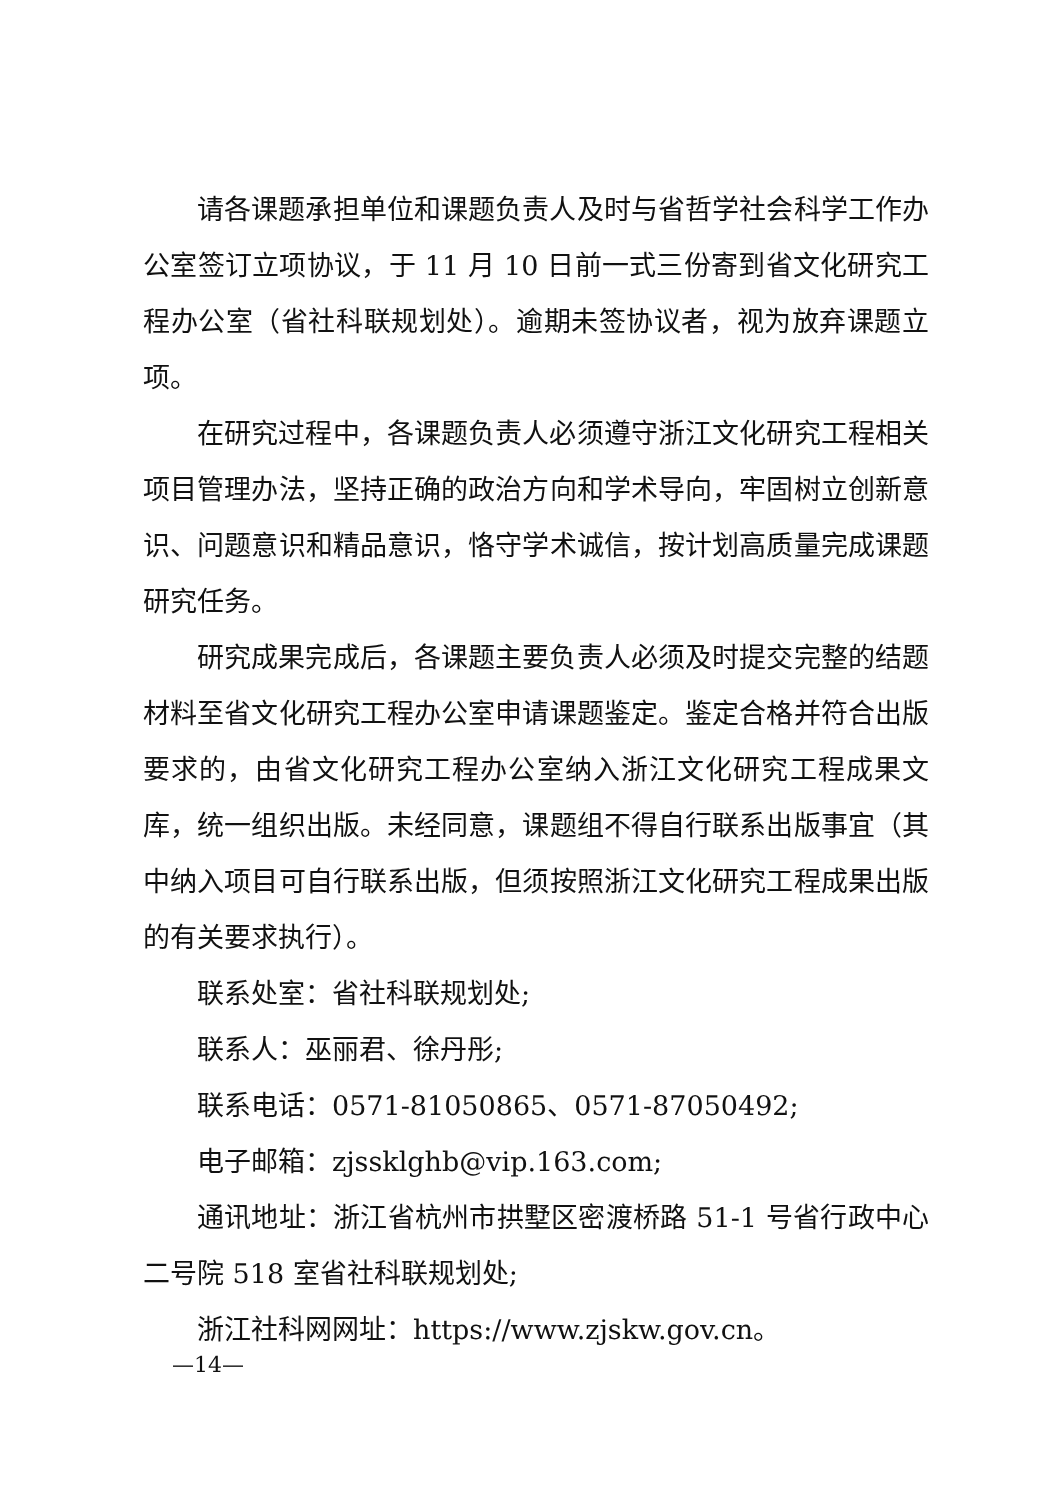请各课题承担单位和课题负责人及时与省哲学社会科学工作办公室签订立项协议，于 11 月 10 日前一式三份寄到省文化研究工程办公室（省社科联规划处）。逾期未签协议者，视为放弃课题立项。
在研究过程中，各课题负责人必须遵守浙江文化研究工程相关项目管理办法，坚持正确的政治方向和学术导向，牢固树立创新意识、问题意识和精品意识，恪守学术诚信，按计划高质量完成课题研究任务。
研究成果完成后，各课题主要负责人必须及时提交完整的结题材料至省文化研究工程办公室申请课题鉴定。鉴定合格并符合出版要求的，由省文化研究工程办公室纳入浙江文化研究工程成果文库，统一组织出版。未经同意，课题组不得自行联系出版事宜（其中纳入项目可自行联系出版，但须按照浙江文化研究工程成果出版的有关要求执行）。
联系处室：省社科联规划处;
联系人：巫丽君、徐丹彤;
联系电话：0571-81050865、0571-87050492;
电子邮箱：zjssklghb@vip.163.com;
通讯地址：浙江省杭州市拱墅区密渡桥路 51-1 号省行政中心二号院 518 室省社科联规划处;
浙江社科网网址：https://www.zjskw.gov.cn。
—14—